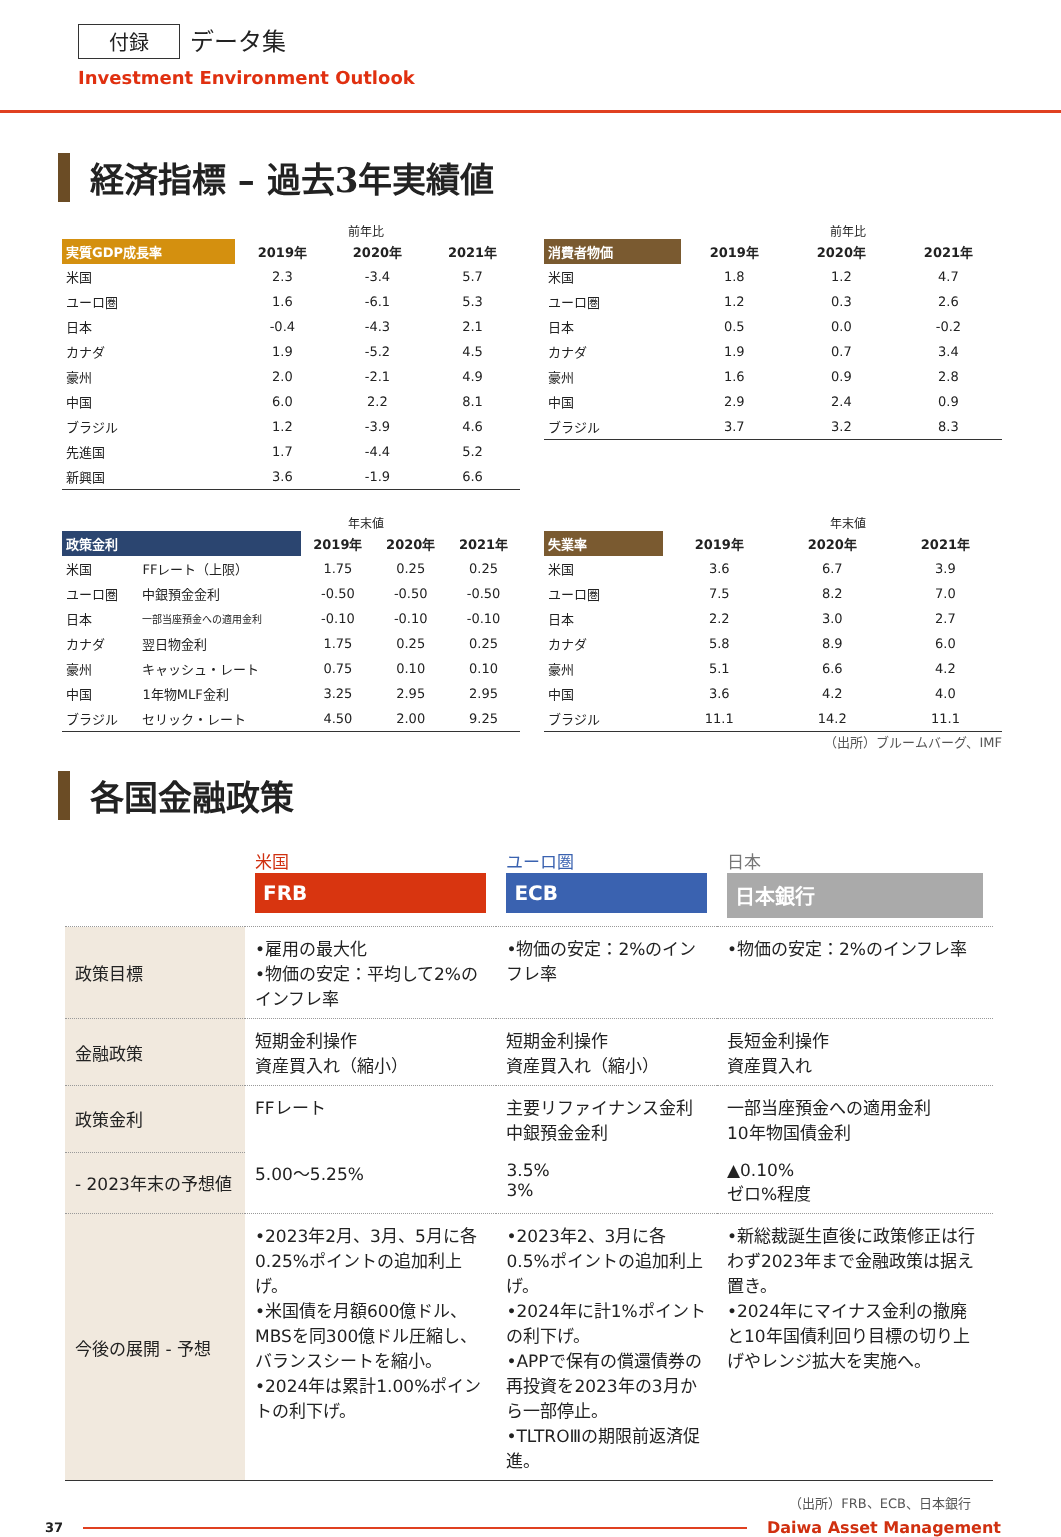付録 データ集
Investment Environment Outlook
経済指標 – 過去3年実績値
前年比
| 実質GDP成長率 | 2019年 | 2020年 | 2021年 |
| --- | --- | --- | --- |
| 米国 | 2.3 | -3.4 | 5.7 |
| ユーロ圏 | 1.6 | -6.1 | 5.3 |
| 日本 | -0.4 | -4.3 | 2.1 |
| カナダ | 1.9 | -5.2 | 4.5 |
| 豪州 | 2.0 | -2.1 | 4.9 |
| 中国 | 6.0 | 2.2 | 8.1 |
| ブラジル | 1.2 | -3.9 | 4.6 |
| 先進国 | 1.7 | -4.4 | 5.2 |
| 新興国 | 3.6 | -1.9 | 6.6 |
前年比
| 消費者物価 | 2019年 | 2020年 | 2021年 |
| --- | --- | --- | --- |
| 米国 | 1.8 | 1.2 | 4.7 |
| ユーロ圏 | 1.2 | 0.3 | 2.6 |
| 日本 | 0.5 | 0.0 | -0.2 |
| カナダ | 1.9 | 0.7 | 3.4 |
| 豪州 | 1.6 | 0.9 | 2.8 |
| 中国 | 2.9 | 2.4 | 0.9 |
| ブラジル | 3.7 | 3.2 | 8.3 |
年末値
| 政策金利 | | 2019年 | 2020年 | 2021年 |
| --- | --- | --- | --- | --- |
| 米国 | FFレート（上限） | 1.75 | 0.25 | 0.25 |
| ユーロ圏 | 中銀預金金利 | -0.50 | -0.50 | -0.50 |
| 日本 | 一部当座預金への適用金利 | -0.10 | -0.10 | -0.10 |
| カナダ | 翌日物金利 | 1.75 | 0.25 | 0.25 |
| 豪州 | キャッシュ・レート | 0.75 | 0.10 | 0.10 |
| 中国 | 1年物MLF金利 | 3.25 | 2.95 | 2.95 |
| ブラジル | セリック・レート | 4.50 | 2.00 | 9.25 |
年末値
| 失業率 | 2019年 | 2020年 | 2021年 |
| --- | --- | --- | --- |
| 米国 | 3.6 | 6.7 | 3.9 |
| ユーロ圏 | 7.5 | 8.2 | 7.0 |
| 日本 | 2.2 | 3.0 | 2.7 |
| カナダ | 5.8 | 8.9 | 6.0 |
| 豪州 | 5.1 | 6.6 | 4.2 |
| 中国 | 3.6 | 4.2 | 4.0 |
| ブラジル | 11.1 | 14.2 | 11.1 |
（出所）ブルームバーグ、IMF
各国金融政策
| | 米国 FRB | ユーロ圏 ECB | 日本 日本銀行 |
| 政策目標 | •雇用の最大化 •物価の安定：平均して2%のインフレ率 | •物価の安定：2%のインフレ率 | •物価の安定：2%のインフレ率 |
| 金融政策 | 短期金利操作 資産買入れ（縮小） | 短期金利操作 資産買入れ（縮小） | 長短金利操作 資産買入れ |
| 政策金利 | FFレート | 主要リファイナンス金利 中銀預金金利 | 一部当座預金への適用金利 10年物国債金利 |
| - 2023年末の予想値 | 5.00～5.25% | 3.5% 3% | ▲0.10% ゼロ%程度 |
| 今後の展開 - 予想 | •2023年2月、3月、5月に各0.25%ポイントの追加利上げ。 •米国債を月額600億ドル、MBSを同300億ドル圧縮し、バランスシートを縮小。 •2024年は累計1.00%ポイントの利下げ。 | •2023年2、3月に各0.5%ポイントの追加利上げ。 •2024年に計1%ポイントの利下げ。 •APPで保有の償還債券の再投資を2023年の3月から一部停止。 •TLTROⅢの期限前返済促進。 | •新総裁誕生直後に政策修正は行わず2023年まで金融政策は据え置き。 •2024年にマイナス金利の撤廃と10年国債利回り目標の切り上げやレンジ拡大を実施へ。 |
（出所）FRB、ECB、日本銀行
37 Daiwa Asset Management